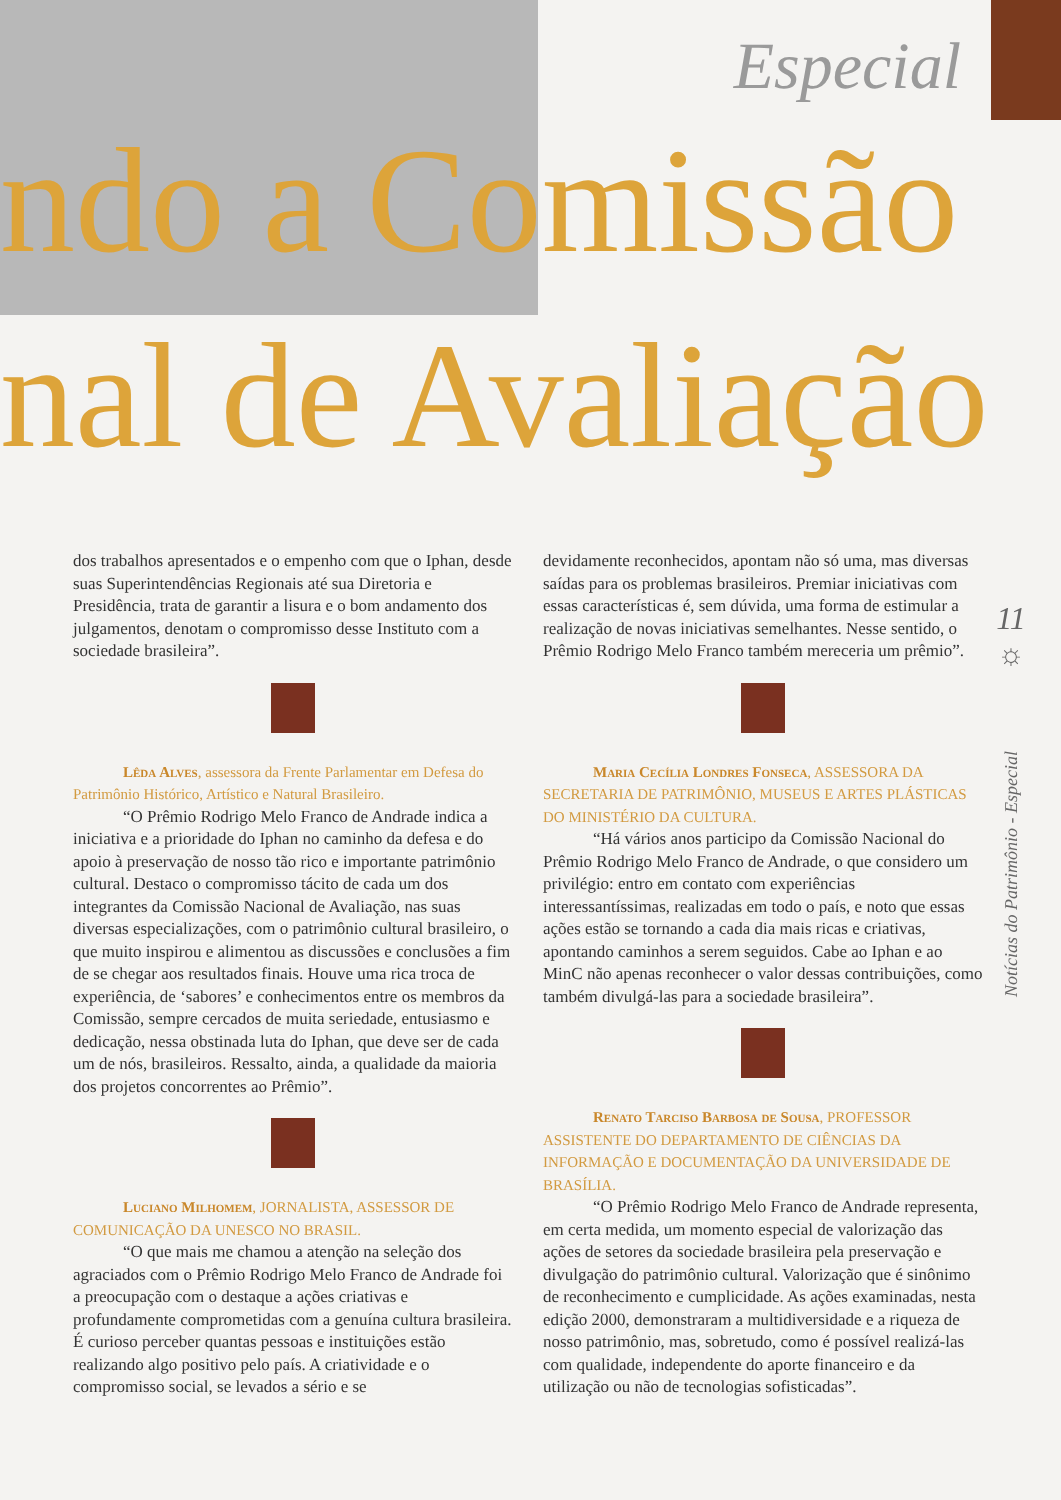Especial
ndo a Comissão
nal de Avaliação
dos trabalhos apresentados e o empenho com que o Iphan, desde suas Superintendências Regionais até sua Diretoria e Presidência, trata de garantir a lisura e o bom andamento dos julgamentos, denotam o compromisso desse Instituto com a sociedade brasileira”.
Lêda Alves, assessora da Frente Parlamentar em Defesa do Patrimônio Histórico, Artístico e Natural Brasileiro.
“O Prêmio Rodrigo Melo Franco de Andrade indica a iniciativa e a prioridade do Iphan no caminho da defesa e do apoio à preservação de nosso tão rico e importante patrimônio cultural. Destaco o compromisso tácito de cada um dos integrantes da Comissão Nacional de Avaliação, nas suas diversas especializações, com o patrimônio cultural brasileiro, o que muito inspirou e alimentou as discussões e conclusões a fim de se chegar aos resultados finais. Houve uma rica troca de experiência, de ‘sabores’ e conhecimentos entre os membros da Comissão, sempre cercados de muita seriedade, entusiasmo e dedicação, nessa obstinada luta do Iphan, que deve ser de cada um de nós, brasileiros. Ressalto, ainda, a qualidade da maioria dos projetos concorrentes ao Prêmio”.
Luciano Milhomem, JORNALISTA, ASSESSOR DE COMUNICAÇÃO DA UNESCO NO BRASIL.
“O que mais me chamou a atenção na seleção dos agraciados com o Prêmio Rodrigo Melo Franco de Andrade foi a preocupação com o destaque a ações criativas e profundamente comprometidas com a genuína cultura brasileira. É curioso perceber quantas pessoas e instituições estão realizando algo positivo pelo país. A criatividade e o compromisso social, se levados a sério e se
devidamente reconhecidos, apontam não só uma, mas diversas saídas para os problemas brasileiros. Premiar iniciativas com essas características é, sem dúvida, uma forma de estimular a realização de novas iniciativas semelhantes. Nesse sentido, o Prêmio Rodrigo Melo Franco também mereceria um prêmio”.
Maria Cecília Londres Fonseca, ASSESSORA DA SECRETARIA DE PATRIMÔNIO, MUSEUS E ARTES PLÁSTICAS DO MINISTÉRIO DA CULTURA.
“Há vários anos participo da Comissão Nacional do Prêmio Rodrigo Melo Franco de Andrade, o que considero um privilégio: entro em contato com experiências interessantíssimas, realizadas em todo o país, e noto que essas ações estão se tornando a cada dia mais ricas e criativas, apontando caminhos a serem seguidos. Cabe ao Iphan e ao MinC não apenas reconhecer o valor dessas contribuições, como também divulgá-las para a sociedade brasileira”.
Renato Tarciso Barbosa de Sousa, PROFESSOR ASSISTENTE DO DEPARTAMENTO DE CIÊNCIAS DA INFORMAÇÃO E DOCUMENTAÇÃO DA UNIVERSIDADE DE BRASÍLIA.
“O Prêmio Rodrigo Melo Franco de Andrade representa, em certa medida, um momento especial de valorização das ações de setores da sociedade brasileira pela preservação e divulgação do patrimônio cultural. Valorização que é sinônimo de reconhecimento e cumplicidade. As ações examinadas, nesta edição 2000, demonstraram a multidiversidade e a riqueza de nosso patrimônio, mas, sobretudo, como é possível realizá-las com qualidade, independente do aporte financeiro e da utilização ou não de tecnologias sofisticadas”.
11
☼
Notícias do Patrimônio - Especial